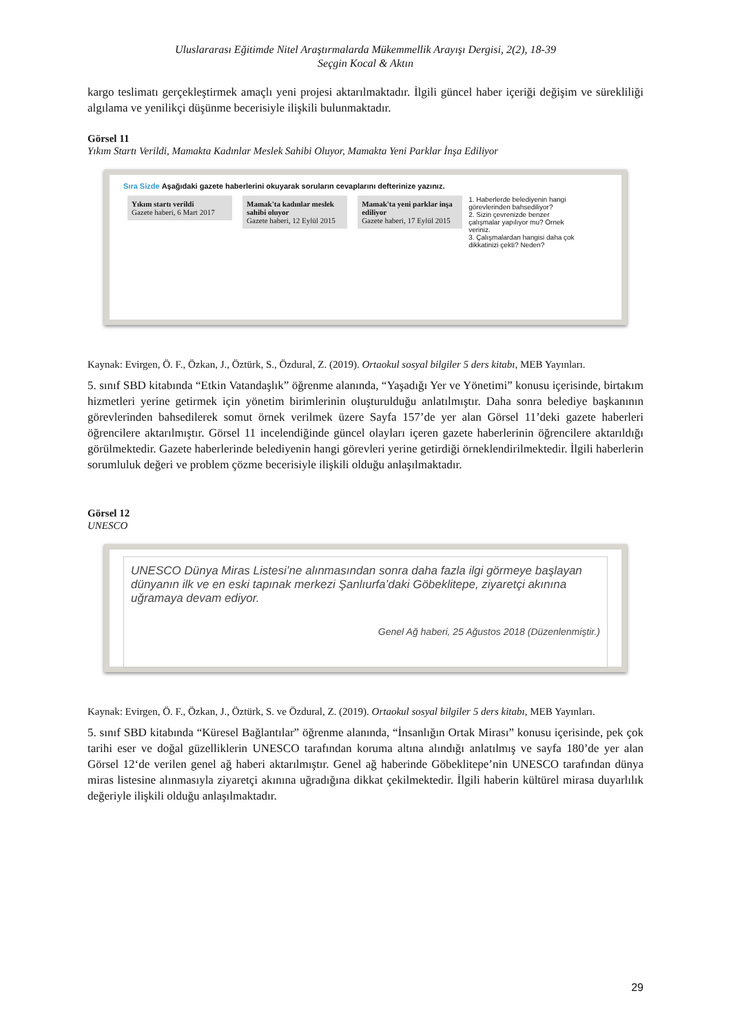Uluslararası Eğitimde Nitel Araştırmalarda Mükemmellik Arayışı Dergisi, 2(2), 18-39
Seçgin Kocal & Aktın
kargo teslimatı gerçekleştirmek amaçlı yeni projesi aktarılmaktadır. İlgili güncel haber içeriği değişim ve sürekliliği algılama ve yenilikçi düşünme becerisiyle ilişkili bulunmaktadır.
Görsel 11
Yıkım Startı Verildi, Mamakta Kadınlar Meslek Sahibi Oluyor, Mamakta Yeni Parklar İnşa Ediliyor
Sıra Sizde Aşağıdaki gazete haberlerini okuyarak soruların cevaplarını defterinize yazınız.
Yıkım startı verildi
Gazete haberi, 6 Mart 2017
Mamak'ta kadınlar meslek sahibi oluyor
Gazete haberi, 12 Eylül 2015
Mamak'ta yeni parklar inşa ediliyor
Gazete haberi, 17 Eylül 2015
1. Haberlerde belediyenin hangi görevlerinden bahsediliyor?
2. Sizin çevrenizde benzer çalışmalar yapılıyor mu? Örnek veriniz.
3. Çalışmalardan hangisi daha çok dikkatinizi çekti? Neden?
Kaynak: Evirgen, Ö. F., Özkan, J., Öztürk, S., Özdural, Z. (2019). Ortaokul sosyal bilgiler 5 ders kitabı, MEB Yayınları.
5. sınıf SBD kitabında “Etkin Vatandaşlık” öğrenme alanında, “Yaşadığı Yer ve Yönetimi” konusu içerisinde, birtakım hizmetleri yerine getirmek için yönetim birimlerinin oluşturulduğu anlatılmıştır. Daha sonra belediye başkanının görevlerinden bahsedilerek somut örnek verilmek üzere Sayfa 157’de yer alan Görsel 11’deki gazete haberleri öğrencilere aktarılmıştır. Görsel 11 incelendiğinde güncel olayları içeren gazete haberlerinin öğrencilere aktarıldığı görülmektedir. Gazete haberlerinde belediyenin hangi görevleri yerine getirdiği örneklendirilmektedir. İlgili haberlerin sorumluluk değeri ve problem çözme becerisiyle ilişkili olduğu anlaşılmaktadır.
Görsel 12
UNESCO
UNESCO Dünya Miras Listesi’ne alınmasından sonra daha fazla ilgi görmeye başlayan dünyanın ilk ve en eski tapınak merkezi Şanlıurfa’daki Göbeklitepe, ziyaretçi akınına uğramaya devam ediyor.
Genel Ağ haberi, 25 Ağustos 2018 (Düzenlenmiştir.)
Kaynak: Evirgen, Ö. F., Özkan, J., Öztürk, S. ve Özdural, Z. (2019). Ortaokul sosyal bilgiler 5 ders kitabı, MEB Yayınları.
5. sınıf SBD kitabında “Küresel Bağlantılar” öğrenme alanında, “İnsanlığın Ortak Mirası” konusu içerisinde, pek çok tarihi eser ve doğal güzelliklerin UNESCO tarafından koruma altına alındığı anlatılmış ve sayfa 180’de yer alan Görsel 12‘de verilen genel ağ haberi aktarılmıştır. Genel ağ haberinde Göbeklitepe’nin UNESCO tarafından dünya miras listesine alınmasıyla ziyaretçi akınına uğradığına dikkat çekilmektedir. İlgili haberin kültürel mirasa duyarlılık değeriyle ilişkili olduğu anlaşılmaktadır.
29